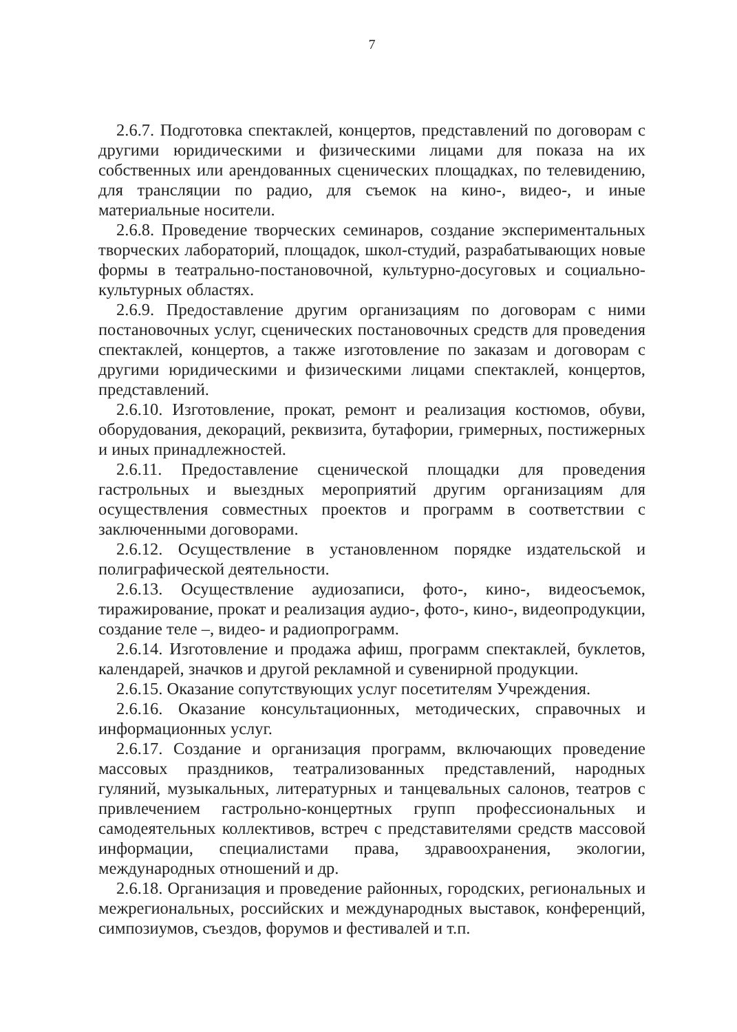7
2.6.7. Подготовка спектаклей, концертов, представлений по договорам с другими юридическими и физическими лицами для показа на их собственных или арендованных сценических площадках, по телевидению, для трансляции по радио, для съемок на кино-, видео-, и иные материальные носители.
2.6.8. Проведение творческих семинаров, создание экспериментальных творческих лабораторий, площадок, школ-студий, разрабатывающих новые формы в театрально-постановочной, культурно-досуговых и социально-культурных областях.
2.6.9. Предоставление другим организациям по договорам с ними постановочных услуг, сценических постановочных средств для проведения спектаклей, концертов, а также изготовление по заказам и договорам с другими юридическими и физическими лицами спектаклей, концертов, представлений.
2.6.10. Изготовление, прокат, ремонт и реализация костюмов, обуви, оборудования, декораций, реквизита, бутафории, гримерных, постижерных и иных принадлежностей.
2.6.11. Предоставление сценической площадки для проведения гастрольных и выездных мероприятий другим организациям для осуществления совместных проектов и программ в соответствии с заключенными договорами.
2.6.12. Осуществление в установленном порядке издательской и полиграфической деятельности.
2.6.13. Осуществление аудиозаписи, фото-, кино-, видеосъемок, тиражирование, прокат и реализация аудио-, фото-, кино-, видеопродукции, создание теле –, видео- и радиопрограмм.
2.6.14. Изготовление и продажа афиш, программ спектаклей, буклетов, календарей, значков и другой рекламной и сувенирной продукции.
2.6.15. Оказание сопутствующих услуг посетителям Учреждения.
2.6.16. Оказание консультационных, методических, справочных и информационных услуг.
2.6.17. Создание и организация программ, включающих проведение массовых праздников, театрализованных представлений, народных гуляний, музыкальных, литературных и танцевальных салонов, театров с привлечением гастрольно-концертных групп профессиональных и самодеятельных коллективов, встреч с представителями средств массовой информации, специалистами права, здравоохранения, экологии, международных отношений и др.
2.6.18. Организация и проведение районных, городских, региональных и межрегиональных, российских и международных выставок, конференций, симпозиумов, съездов, форумов и фестивалей и т.п.